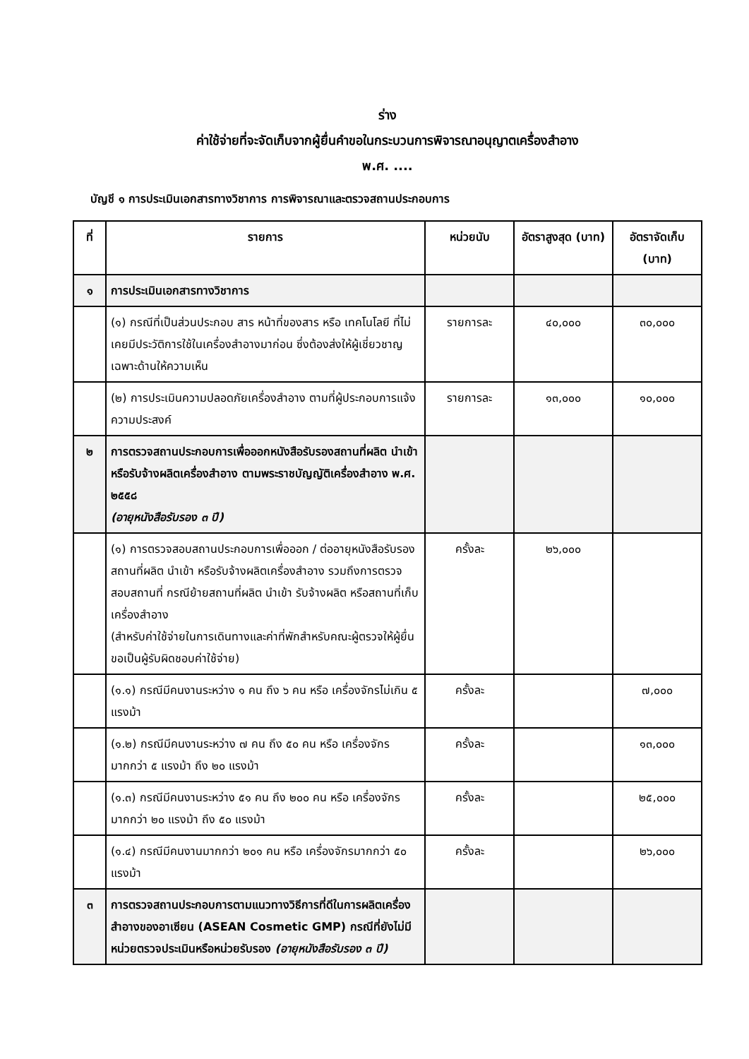ร่าง
ค่าใช้จ่ายที่จะจัดเก็บจากผู้ยื่นคำขอในกระบวนการพิจารณาอนุญาตเครื่องสำอาง
พ.ศ. ....
บัญชี ๑ การประเมินเอกสารทางวิชาการ การพิจารณาและตรวจสถานประกอบการ
| ที่ | รายการ | หน่วยนับ | อัตราสูงสุด (บาท) | อัตราจัดเก็บ (บาท) |
| --- | --- | --- | --- | --- |
| ๑ | การประเมินเอกสารทางวิชาการ | | | |
| | (๑) กรณีที่เป็นส่วนประกอบ สาร หน้าที่ของสาร หรือ เทคโนโลยี ที่ไม่เคยมีประวัติการใช้ในเครื่องสำอางมาก่อน ซึ่งต้องส่งให้ผู้เชี่ยวชาญเฉพาะด้านให้ความเห็น | รายการละ | ๔๐,๐๐๐ | ๓๐,๐๐๐ |
| | (๒) การประเมินความปลอดภัยเครื่องสำอาง ตามที่ผู้ประกอบการแจ้งความประสงค์ | รายการละ | ๑๓,๐๐๐ | ๑๐,๐๐๐ |
| ๒ | การตรวจสถานประกอบการเพื่อออกหนังสือรับรองสถานที่ผลิต นำเข้า หรือรับจ้างผลิตเครื่องสำอาง ตามพระราชบัญญัติเครื่องสำอาง พ.ศ. ๒๕๕๘ (อายุหนังสือรับรอง ๓ ปี) | | | |
| | (๑) การตรวจสอบสถานประกอบการเพื่อออก / ต่ออายุหนังสือรับรองสถานที่ผลิต นำเข้า หรือรับจ้างผลิตเครื่องสำอาง รวมถึงการตรวจสอบสถานที่ กรณีย้ายสถานที่ผลิต นำเข้า รับจ้างผลิต หรือสถานที่เก็บเครื่องสำอาง (สำหรับค่าใช้จ่ายในการเดินทางและค่าที่พักสำหรับคณะผู้ตรวจให้ผู้ยื่นขอเป็นผู้รับผิดชอบค่าใช้จ่าย) | ครั้งละ | ๒๖,๐๐๐ | |
| | (๑.๑) กรณีมีคนงานระหว่าง ๑ คน ถึง ๖ คน หรือ เครื่องจักรไม่เกิน ๕ แรงม้า | ครั้งละ | | ๗,๐๐๐ |
| | (๑.๒) กรณีมีคนงานระหว่าง ๗ คน ถึง ๕๐ คน หรือ เครื่องจักรมากกว่า ๕ แรงม้า ถึง ๒๐ แรงม้า | ครั้งละ | | ๑๓,๐๐๐ |
| | (๑.๓) กรณีมีคนงานระหว่าง ๕๑ คน ถึง ๒๐๐ คน หรือ เครื่องจักรมากกว่า ๒๐ แรงม้า ถึง ๕๐ แรงม้า | ครั้งละ | | ๒๕,๐๐๐ |
| | (๑.๔) กรณีมีคนงานมากกว่า ๒๐๑ คน หรือ เครื่องจักรมากกว่า ๕๐ แรงม้า | ครั้งละ | | ๒๖,๐๐๐ |
| ๓ | การตรวจสถานประกอบการตามแนวทางวิธีการที่ดีในการผลิตเครื่องสำอางของอาเซียน (ASEAN Cosmetic GMP) กรณีที่ยังไม่มีหน่วยตรวจประเมินหรือหน่วยรับรอง (อายุหนังสือรับรอง ๓ ปี) | | | |